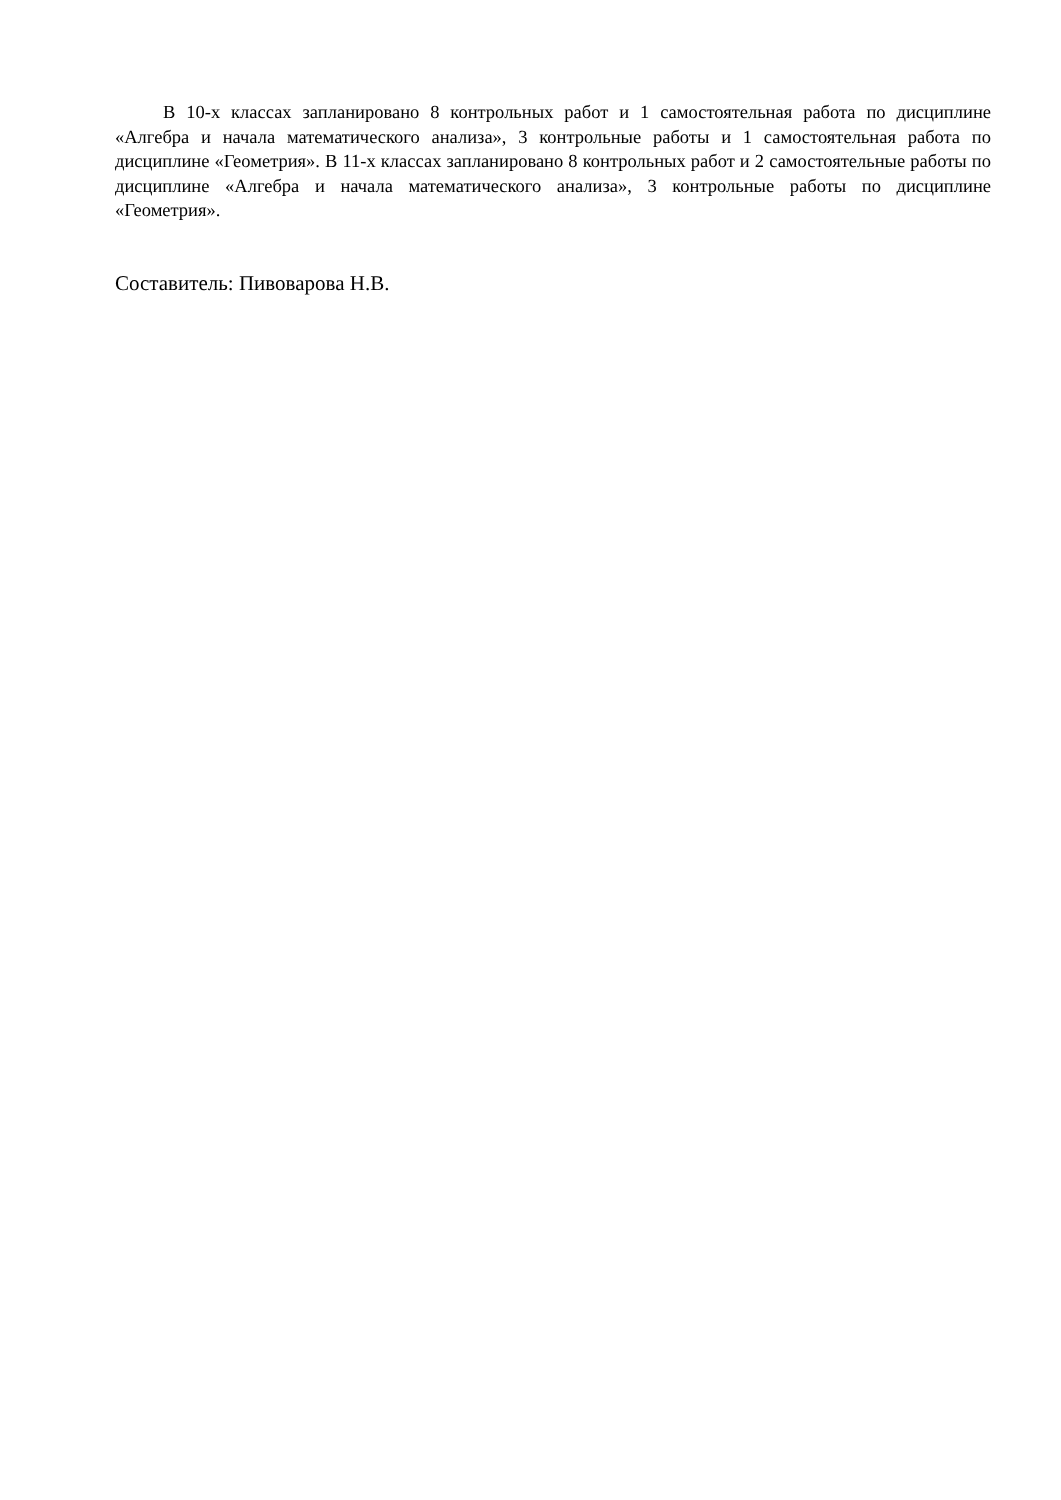В 10-х классах запланировано 8 контрольных работ и 1 самостоятельная работа по дисциплине «Алгебра и начала математического анализа», 3 контрольные работы и 1 самостоятельная работа по дисциплине «Геометрия». В 11-х классах запланировано 8 контрольных работ и 2 самостоятельные работы по дисциплине «Алгебра и начала математического анализа», 3 контрольные работы по дисциплине «Геометрия».
Составитель: Пивоварова Н.В.